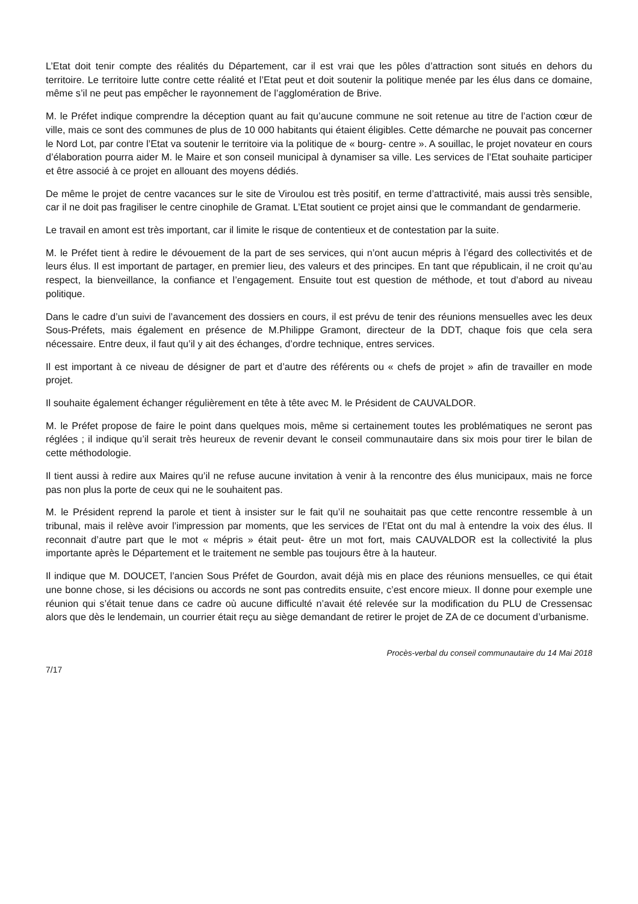L’Etat doit tenir compte des réalités du Département, car il est vrai que les pôles d’attraction sont situés en dehors du territoire. Le territoire lutte contre cette réalité et l’Etat peut et doit soutenir la politique menée par les élus dans ce domaine, même s’il ne peut pas empêcher le rayonnement de l’agglomération de Brive.
M. le Préfet indique comprendre la déception quant au fait qu’aucune commune ne soit retenue au titre de l’action cœur de ville, mais ce sont des communes de plus de 10 000 habitants qui étaient éligibles. Cette démarche ne pouvait pas concerner le Nord Lot, par contre l’Etat va soutenir le territoire via la politique de « bourg- centre ». A souillac, le projet novateur en cours d’élaboration pourra aider M. le Maire et son conseil municipal à dynamiser sa ville. Les services de l’Etat souhaite participer et être associé à ce projet en allouant des moyens dédiés.
De même le projet de centre vacances sur le site de Viroulou est très positif, en terme d’attractivité, mais aussi très sensible, car il ne doit pas fragiliser le centre cinophile de Gramat. L’Etat soutient ce projet ainsi que le commandant de gendarmerie.
Le travail en amont est très important, car il limite le risque de contentieux et de contestation par la suite.
M. le Préfet tient à redire le dévouement de la part de ses services, qui n’ont aucun mépris à l’égard des collectivités et de leurs élus. Il est important de partager, en premier lieu, des valeurs et des principes. En tant que républicain, il ne croit qu’au respect, la bienveillance, la confiance et l’engagement. Ensuite tout est question de méthode, et tout d’abord au niveau politique.
Dans le cadre d’un suivi de l’avancement des dossiers en cours, il est prévu de tenir des réunions mensuelles avec les deux Sous-Préfets, mais également en présence de M.Philippe Gramont, directeur de la DDT, chaque fois que cela sera nécessaire. Entre deux, il faut qu’il y ait des échanges, d’ordre technique, entres services.
Il est important à ce niveau de désigner de part et d’autre des référents ou « chefs de projet » afin de travailler en mode projet.
Il souhaite également échanger régulièrement en tête à tête avec M. le Président de CAUVALDOR.
M. le Préfet propose de faire le point dans quelques mois, même si certainement toutes les problématiques ne seront pas réglées ; il indique qu’il serait très heureux de revenir devant le conseil communautaire dans six mois pour tirer le bilan de cette méthodologie.
Il tient aussi à redire aux Maires qu’il ne refuse aucune invitation à venir à la rencontre des élus municipaux, mais ne force pas non plus la porte de ceux qui ne le souhaitent pas.
M. le Président reprend la parole et tient à insister sur le fait qu’il ne souhaitait pas que cette rencontre ressemble à un tribunal, mais il relève avoir l’impression par moments, que les services de l’Etat ont du mal à entendre la voix des élus. Il reconnait d’autre part que le mot « mépris » était peut- être un mot fort, mais CAUVALDOR est la collectivité la plus importante après le Département et le traitement ne semble pas toujours être à la hauteur.
Il indique que M. DOUCET, l’ancien Sous Préfet de Gourdon, avait déjà mis en place des réunions mensuelles, ce qui était une bonne chose, si les décisions ou accords ne sont pas contredits ensuite, c’est encore mieux. Il donne pour exemple une réunion qui s’était tenue dans ce cadre où aucune difficulté n’avait été relevée sur la modification du PLU de Cressensac alors que dès le lendemain, un courrier était reçu au siège demandant de retirer le projet de ZA de ce document d’urbanisme.
Procès-verbal du conseil communautaire du 14 Mai 2018
7/17